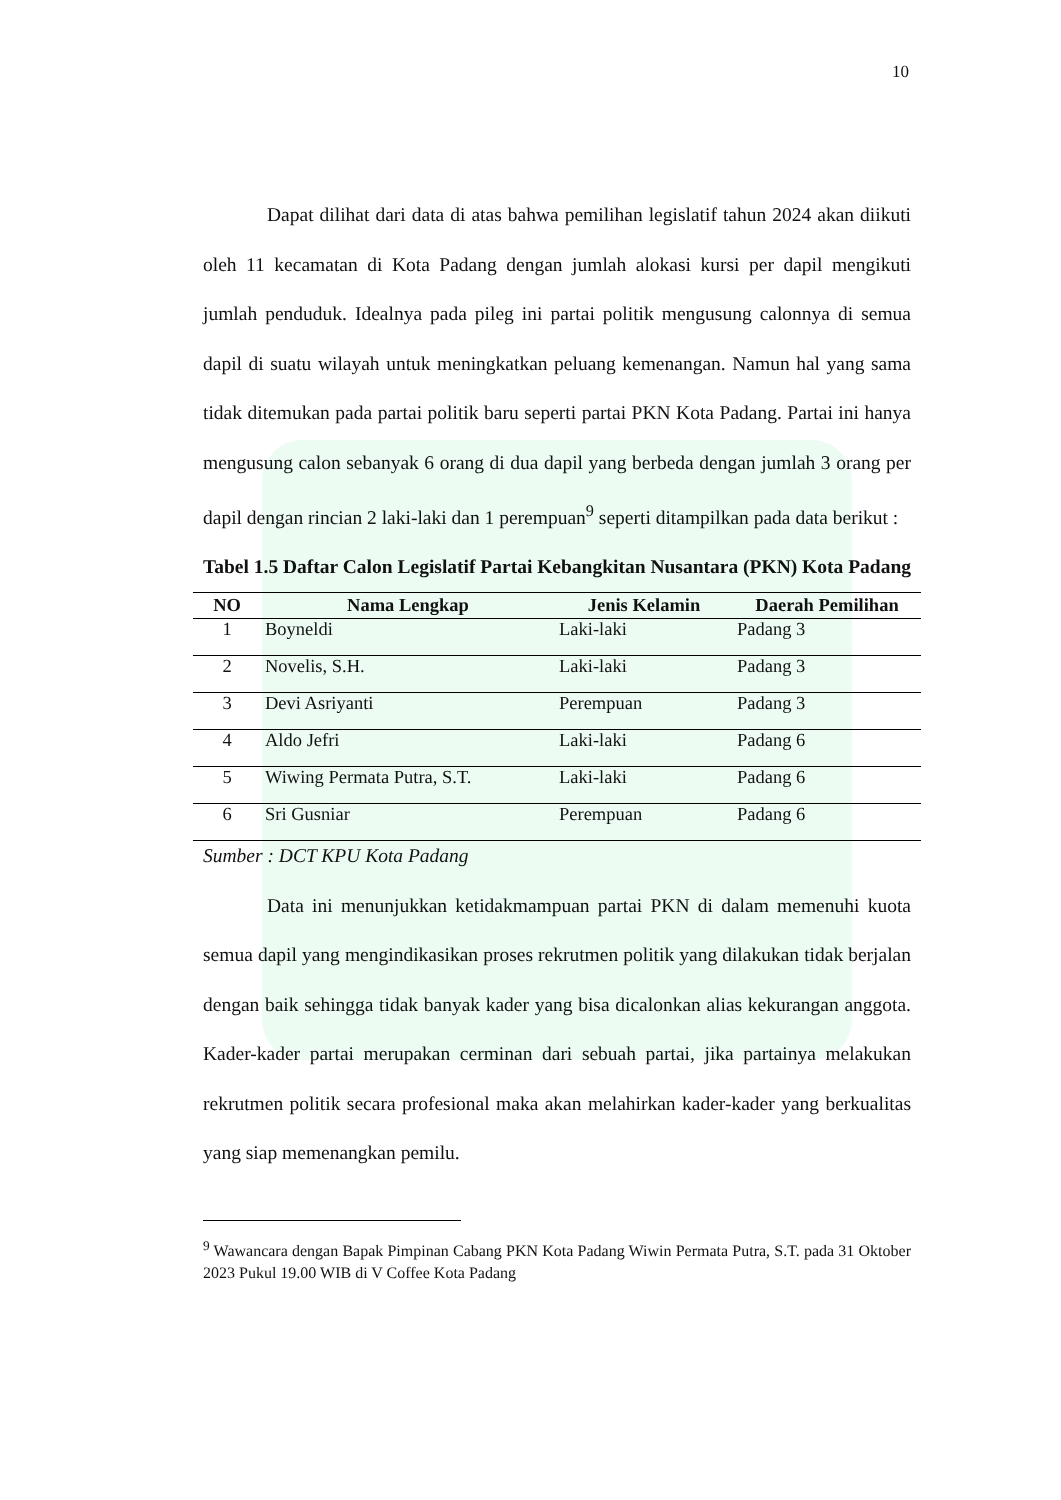10
Dapat dilihat dari data di atas bahwa pemilihan legislatif tahun 2024 akan diikuti oleh 11 kecamatan di Kota Padang dengan jumlah alokasi kursi per dapil mengikuti jumlah penduduk. Idealnya pada pileg ini partai politik mengusung calonnya di semua dapil di suatu wilayah untuk meningkatkan peluang kemenangan. Namun hal yang sama tidak ditemukan pada partai politik baru seperti partai PKN Kota Padang. Partai ini hanya mengusung calon sebanyak 6 orang di dua dapil yang berbeda dengan jumlah 3 orang per dapil dengan rincian 2 laki-laki dan 1 perempuan<sup>9</sup> seperti ditampilkan pada data berikut :
Tabel 1.5 Daftar Calon Legislatif Partai Kebangkitan Nusantara (PKN) Kota Padang
| NO | Nama Lengkap | Jenis Kelamin | Daerah Pemilihan |
| --- | --- | --- | --- |
| 1 | Boyneldi | Laki-laki | Padang 3 |
| 2 | Novelis, S.H. | Laki-laki | Padang 3 |
| 3 | Devi Asriyanti | Perempuan | Padang 3 |
| 4 | Aldo Jefri | Laki-laki | Padang 6 |
| 5 | Wiwing Permata Putra, S.T. | Laki-laki | Padang 6 |
| 6 | Sri Gusniar | Perempuan | Padang 6 |
Sumber : DCT KPU Kota Padang
Data ini menunjukkan ketidakmampuan partai PKN di dalam memenuhi kuota semua dapil yang mengindikasikan proses rekrutmen politik yang dilakukan tidak berjalan dengan baik sehingga tidak banyak kader yang bisa dicalonkan alias kekurangan anggota. Kader-kader partai merupakan cerminan dari sebuah partai, jika partainya melakukan rekrutmen politik secara profesional maka akan melahirkan kader-kader yang berkualitas yang siap memenangkan pemilu.
<sup>9</sup> Wawancara dengan Bapak Pimpinan Cabang PKN Kota Padang Wiwin Permata Putra, S.T. pada 31 Oktober 2023 Pukul 19.00 WIB di V Coffee Kota Padang